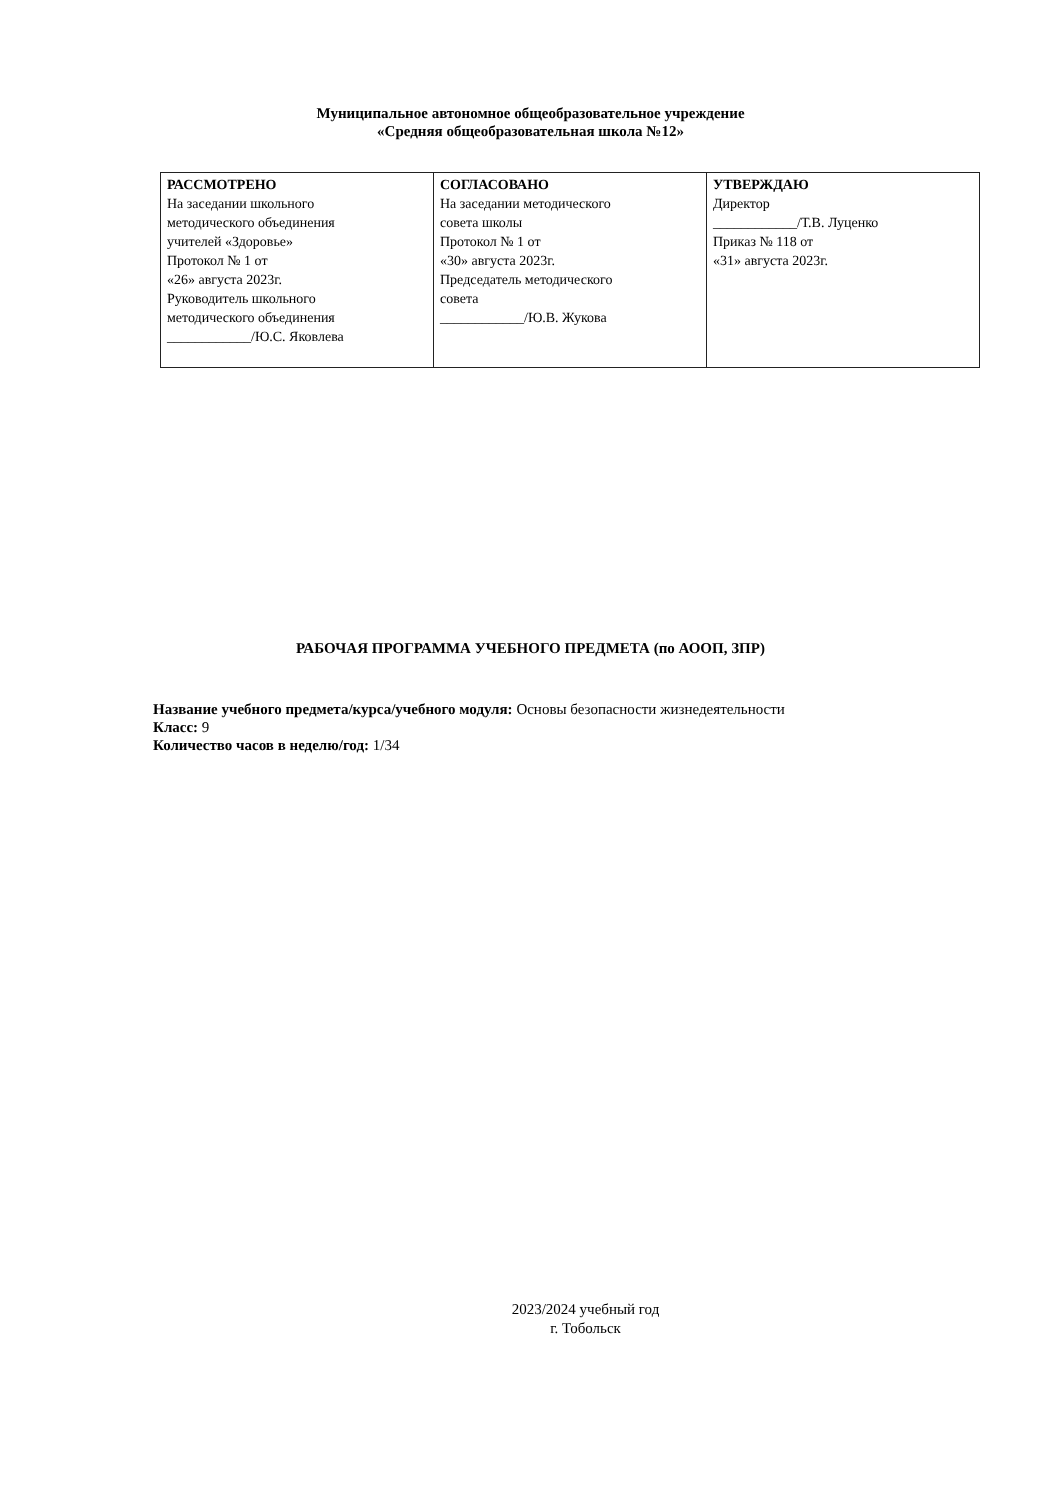Муниципальное автономное общеобразовательное учреждение
«Средняя общеобразовательная школа №12»
| РАССМОТРЕНО На заседании школьного методического объединения учителей «Здоровье» Протокол № 1 от «26» августа 2023г. Руководитель школьного методического объединения ____________/Ю.С. Яковлева | СОГЛАСОВАНО На заседании методического совета школы Протокол № 1 от «30» августа 2023г. Председатель методического совета ____________/Ю.В. Жукова | УТВЕРЖДАЮ Директор ____________/Т.В. Луценко Приказ № 118 от «31» августа 2023г. |
РАБОЧАЯ ПРОГРАММА УЧЕБНОГО ПРЕДМЕТА (по АООП, ЗПР)
Название учебного предмета/курса/учебного модуля: Основы безопасности жизнедеятельности
Класс: 9
Количество часов в неделю/год: 1/34
2023/2024 учебный год
г. Тобольск